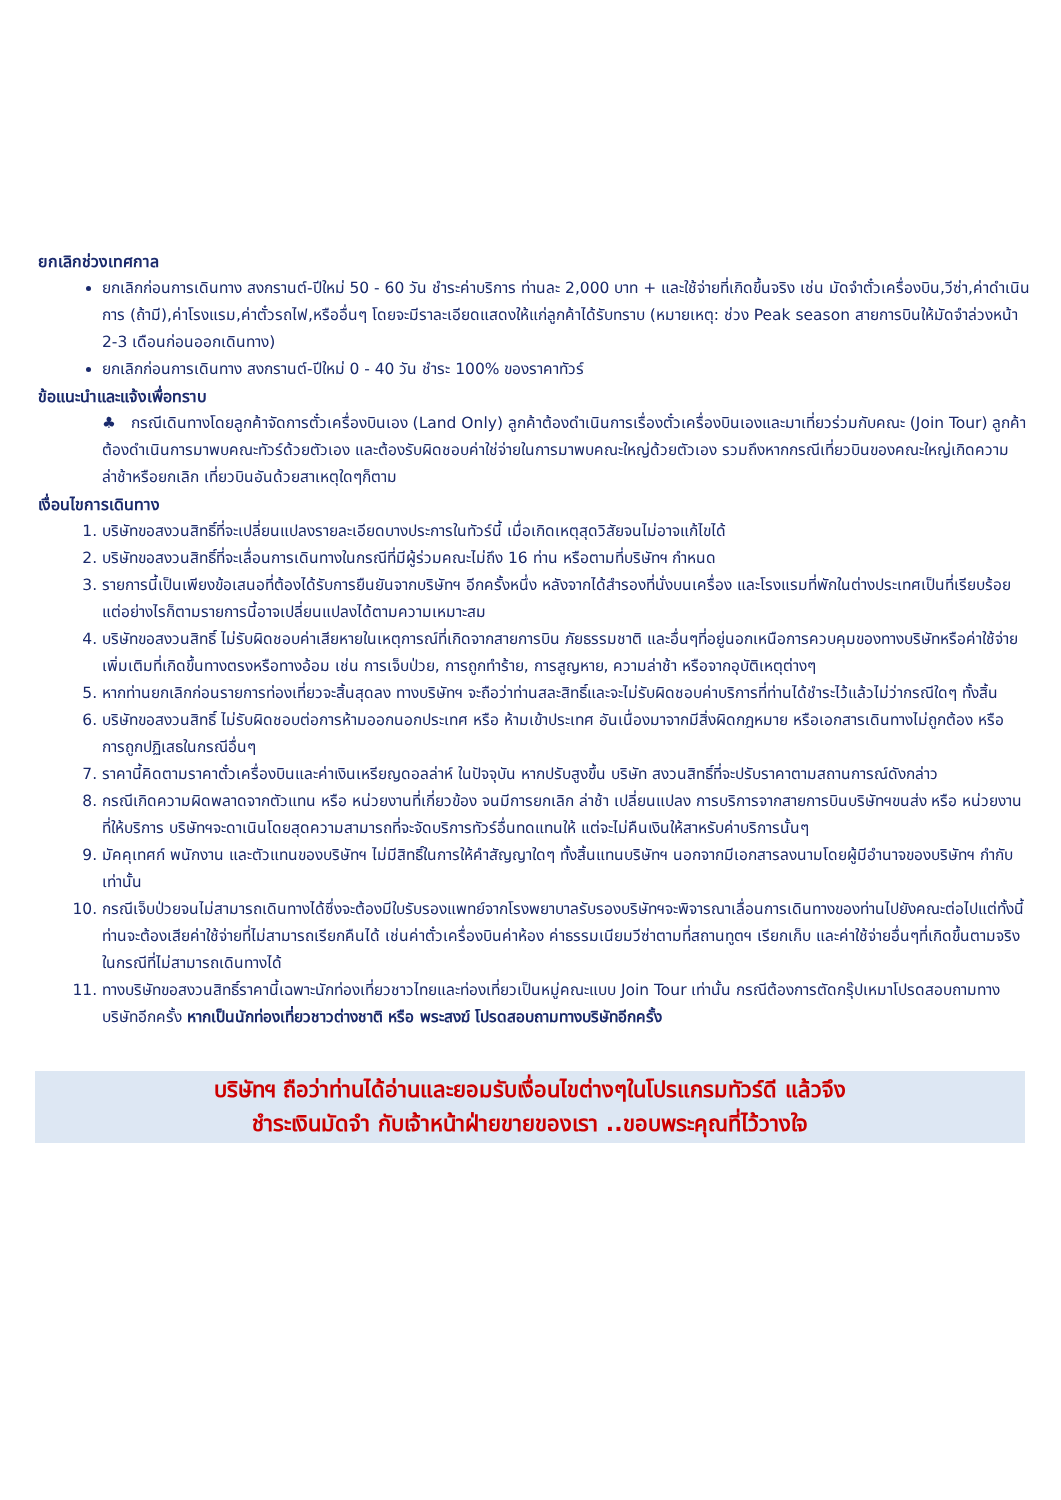ยกเลิกช่วงเทศกาล
ยกเลิกก่อนการเดินทาง สงกรานต์-ปีใหม่ 50 - 60 วัน ชำระค่าบริการ ท่านละ 2,000 บาท + และใช้จ่ายที่เกิดขึ้นจริง เช่น มัดจำตั๋วเครื่องบิน,วีซ่า,ค่าดำเนินการ (ถ้ามี),ค่าโรงแรม,ค่าตั๋วรถไฟ,หรืออื่นๆ โดยจะมีราละเอียดแสดงให้แก่ลูกค้าได้รับทราบ (หมายเหตุ: ช่วง Peak season สายการบินให้มัดจำล่วงหน้า 2-3 เดือนก่อนออกเดินทาง)
ยกเลิกก่อนการเดินทาง สงกรานต์-ปีใหม่ 0 - 40 วัน ชำระ 100% ของราคาทัวร์
ข้อแนะนำและแจ้งเพื่อทราบ
♣ กรณีเดินทางโดยลูกค้าจัดการตั๋วเครื่องบินเอง (Land Only) ลูกค้าต้องดำเนินการเรื่องตั๋วเครื่องบินเองและมาเที่ยวร่วมกับคณะ (Join Tour) ลูกค้าต้องดำเนินการมาพบคณะทัวร์ด้วยตัวเอง และต้องรับผิดชอบค่าใช่จ่ายในการมาพบคณะใหญ่ด้วยตัวเอง รวมถึงหากกรณีเที่ยวบินของคณะใหญ่เกิดความล่าช้าหรือยกเลิก เที่ยวบินอันด้วยสาเหตุใดๆก็ตาม
เงื่อนไขการเดินทาง
1. บริษัทขอสงวนสิทธิ์ที่จะเปลี่ยนแปลงรายละเอียดบางประการในทัวร์นี้ เมื่อเกิดเหตุสุดวิสัยจนไม่อาจแก้ไขได้
2. บริษัทขอสงวนสิทธิ์ที่จะเลื่อนการเดินทางในกรณีที่มีผู้ร่วมคณะไม่ถึง 16 ท่าน หรือตามที่บริษัทฯ กำหนด
3. รายการนี้เป็นเพียงข้อเสนอที่ต้องได้รับการยืนยันจากบริษัทฯ อีกครั้งหนึ่ง หลังจากได้สำรองที่นั่งบนเครื่อง และโรงแรมที่พักในต่างประเทศเป็นที่เรียบร้อย แต่อย่างไรก็ตามรายการนี้อาจเปลี่ยนแปลงได้ตามความเหมาะสม
4. บริษัทขอสงวนสิทธิ์ ไม่รับผิดชอบค่าเสียหายในเหตุการณ์ที่เกิดจากสายการบิน ภัยธรรมชาติ และอื่นๆที่อยู่นอกเหนือการควบคุมของทางบริษัทหรือค่าใช้จ่ายเพิ่มเติมที่เกิดขึ้นทางตรงหรือทางอ้อม เช่น การเจ็บป่วย, การถูกทำร้าย, การสูญหาย, ความล่าช้า หรือจากอุบัติเหตุต่างๆ
5. หากท่านยกเลิกก่อนรายการท่องเที่ยวจะสิ้นสุดลง ทางบริษัทฯ จะถือว่าท่านสละสิทธิ์และจะไม่รับผิดชอบค่าบริการที่ท่านได้ชำระไว้แล้วไม่ว่ากรณีใดๆ ทั้งสิ้น
6. บริษัทขอสงวนสิทธิ์ ไม่รับผิดชอบต่อการห้ามออกนอกประเทศ หรือ ห้ามเข้าประเทศ อันเนื่องมาจากมีสิ่งผิดกฎหมาย หรือเอกสารเดินทางไม่ถูกต้อง หรือ การถูกปฏิเสธในกรณีอื่นๆ
7. ราคานี้คิดตามราคาตั๋วเครื่องบินและค่าเงินเหรียญดอลล่าห์ ในปัจจุบัน หากปรับสูงขึ้น บริษัท สงวนสิทธิ์ที่จะปรับราคาตามสถานการณ์ดังกล่าว
8. กรณีเกิดความผิดพลาดจากตัวแทน หรือ หน่วยงานที่เกี่ยวข้อง จนมีการยกเลิก ล่าช้า เปลี่ยนแปลง การบริการจากสายการบินบริษัทฯขนส่ง หรือ หน่วยงานที่ให้บริการ บริษัทฯจะดาเนินโดยสุดความสามารถที่จะจัดบริการทัวร์อื่นทดแทนให้ แต่จะไม่คืนเงินให้สาหรับค่าบริการนั้นๆ
9. มัคคุเทศก์ พนักงาน และตัวแทนของบริษัทฯ ไม่มีสิทธิ์ในการให้คำสัญญาใดๆ ทั้งสิ้นแทนบริษัทฯ นอกจากมีเอกสารลงนามโดยผู้มีอำนาจของบริษัทฯ กำกับเท่านั้น
10. กรณีเจ็บป่วยจนไม่สามารถเดินทางได้ซึ่งจะต้องมีใบรับรองแพทย์จากโรงพยาบาลรับรองบริษัทฯจะพิจารณาเลื่อนการเดินทางของท่านไปยังคณะต่อไปแต่ทั้งนี้ท่านจะต้องเสียค่าใช้จ่ายที่ไม่สามารถเรียกคืนได้ เช่นค่าตั๋วเครื่องบินค่าห้อง ค่าธรรมเนียมวีซ่าตามที่สถานทูตฯ เรียกเก็บ และค่าใช้จ่ายอื่นๆที่เกิดขึ้นตามจริง ในกรณีที่ไม่สามารถเดินทางได้
11. ทางบริษัทขอสงวนสิทธิ์ราคานี้เฉพาะนักท่องเที่ยวชาวไทยและท่องเที่ยวเป็นหมู่คณะแบบ Join Tour เท่านั้น กรณีต้องการตัดกรุ๊ปเหมาโปรดสอบถามทางบริษัทอีกครั้ง หากเป็นนักท่องเที่ยวชาวต่างชาติ หรือ พระสงฆ์ โปรดสอบถามทางบริษัทอีกครั้ง
บริษัทฯ ถือว่าท่านได้อ่านและยอมรับเงื่อนไขต่างๆในโปรแกรมทัวร์ดี แล้วจึง
ชำระเงินมัดจำ กับเจ้าหน้าฝ่ายขายของเรา ..ขอบพระคุณที่ไว้วางใจ